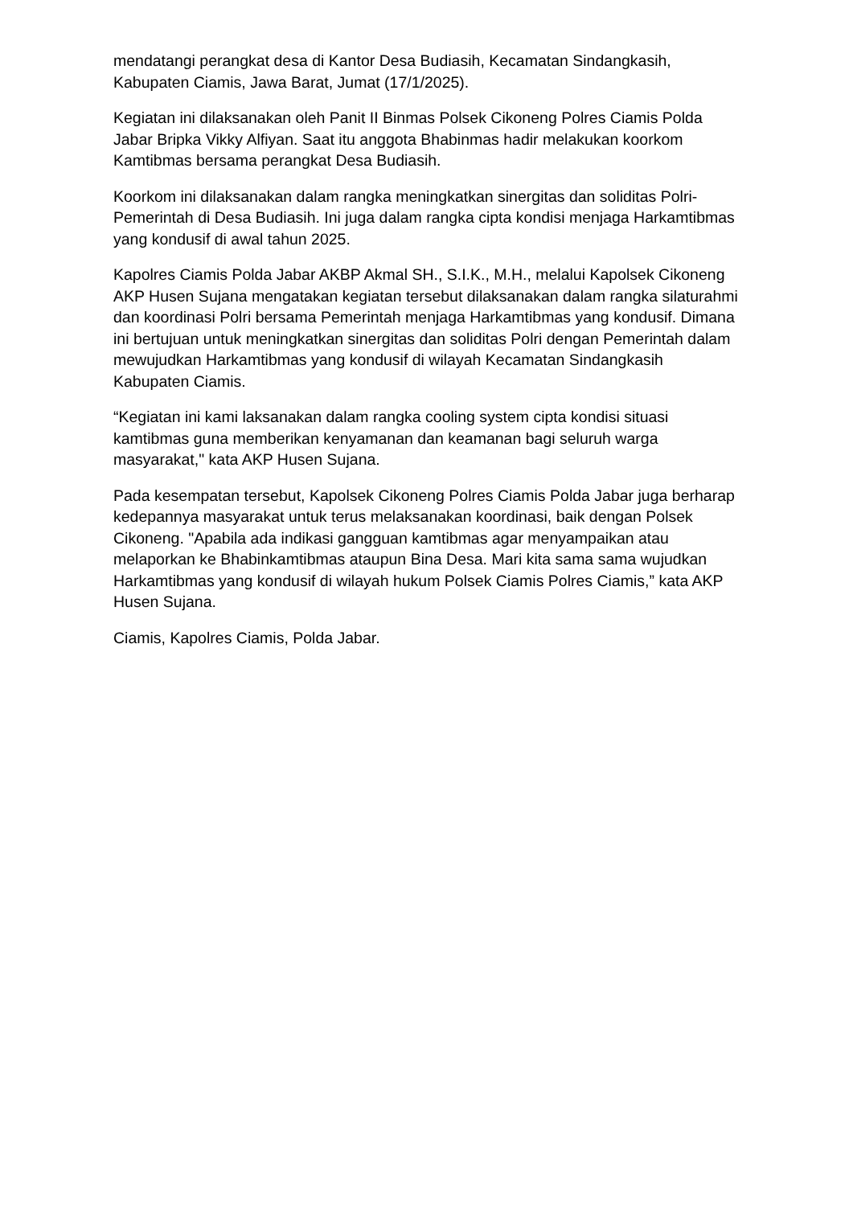mendatangi perangkat desa di Kantor Desa Budiasih, Kecamatan Sindangkasih, Kabupaten Ciamis, Jawa Barat, Jumat (17/1/2025).
Kegiatan ini dilaksanakan oleh Panit II Binmas Polsek Cikoneng Polres Ciamis Polda Jabar Bripka Vikky Alfiyan. Saat itu anggota Bhabinmas hadir melakukan koorkom Kamtibmas bersama perangkat Desa Budiasih.
Koorkom ini dilaksanakan dalam rangka meningkatkan sinergitas dan soliditas Polri-Pemerintah di Desa Budiasih. Ini juga dalam rangka cipta kondisi menjaga Harkamtibmas yang kondusif di awal tahun 2025.
Kapolres Ciamis Polda Jabar AKBP Akmal SH., S.I.K., M.H., melalui Kapolsek Cikoneng AKP Husen Sujana mengatakan kegiatan tersebut dilaksanakan dalam rangka silaturahmi dan koordinasi Polri bersama Pemerintah menjaga Harkamtibmas yang kondusif. Dimana ini bertujuan untuk meningkatkan sinergitas dan soliditas Polri dengan Pemerintah dalam mewujudkan Harkamtibmas yang kondusif di wilayah Kecamatan Sindangkasih Kabupaten Ciamis.
“Kegiatan ini kami laksanakan dalam rangka cooling system cipta kondisi situasi kamtibmas guna memberikan kenyamanan dan keamanan bagi seluruh warga masyarakat," kata AKP Husen Sujana.
Pada kesempatan tersebut, Kapolsek Cikoneng Polres Ciamis Polda Jabar juga berharap kedepannya masyarakat untuk terus melaksanakan koordinasi, baik dengan Polsek Cikoneng. "Apabila ada indikasi gangguan kamtibmas agar menyampaikan atau melaporkan ke Bhabinkamtibmas ataupun Bina Desa. Mari kita sama sama wujudkan Harkamtibmas yang kondusif di wilayah hukum Polsek Ciamis Polres Ciamis,” kata AKP Husen Sujana.
Ciamis, Kapolres Ciamis, Polda Jabar.